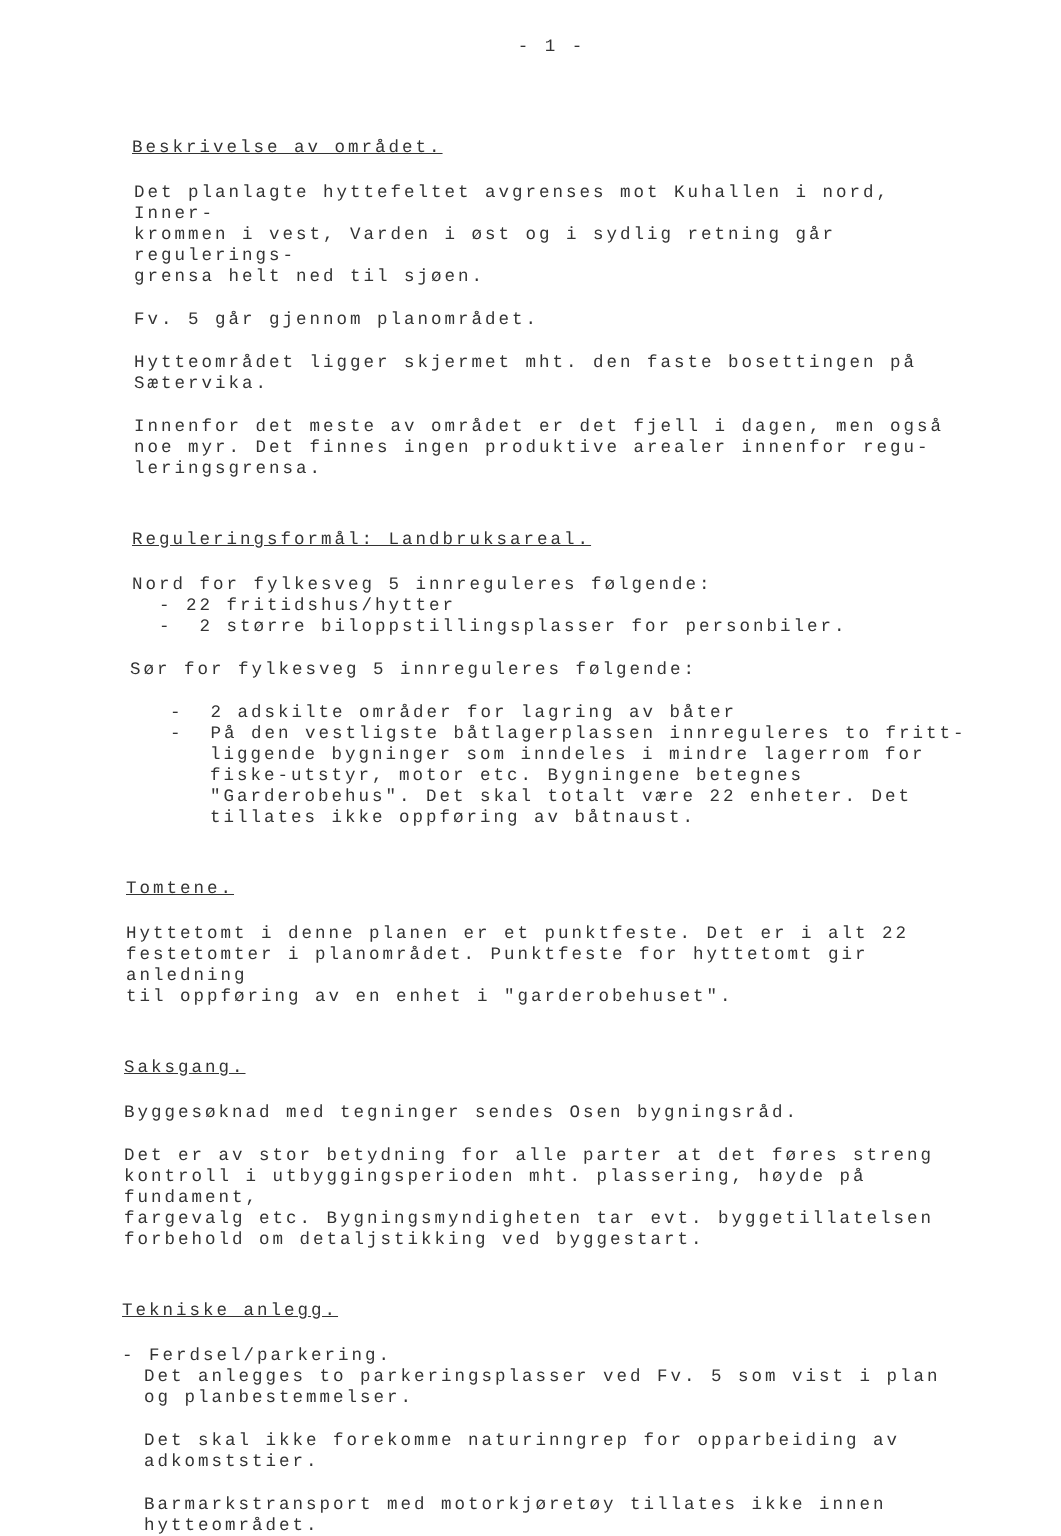- 1 -
Beskrivelse av området.
Det planlagte hyttefeltet avgrenses mot Kuhallen i nord, Inner-
krommen i vest, Varden i øst og i sydlig retning går regulerings-
grensa helt ned til sjøen.
Fv. 5 går gjennom planområdet.
Hytteområdet ligger skjermet mht. den faste bosettingen på
Sætervika.
Innenfor det meste av området er det fjell i dagen, men også
noe myr. Det finnes ingen produktive arealer innenfor regu-
leringsgrensa.
Reguleringsformål: Landbruksareal.
Nord for fylkesveg 5 innreguleres følgende:
- 22 fritidshus/hytter
- 2 større biloppstillingsplasser for personbiler.
Sør for fylkesveg 5 innreguleres følgende:
- 2 adskilte områder for lagring av båter
- På den vestligste båtlagerplassen innreguleres to fritt-liggende bygninger som inndeles i mindre lagerrom for fiske-utstyr, motor etc. Bygningene betegnes "Garderobehus". Det skal totalt være 22 enheter. Det tillates ikke oppføring av båtnaust.
Tomtene.
Hyttetomt i denne planen er et punktfeste. Det er i alt 22
festetomter i planområdet. Punktfeste for hyttetomt gir anledning
til oppføring av en enhet i "garderobehuset".
Saksgang.
Byggesøknad med tegninger sendes Osen bygningsråd.
Det er av stor betydning for alle parter at det føres streng
kontroll i utbyggingsperioden mht. plassering, høyde på fundament,
fargevalg etc. Bygningsmyndigheten tar evt. byggetillatelsen
forbehold om detaljstikking ved byggestart.
Tekniske anlegg.
- Ferdsel/parkering.
Det anlegges to parkeringsplasser ved Fv. 5 som vist i plan
og planbestemmelser.
Det skal ikke forekomme naturinngrep for opparbeiding av
adkomststier.
Barmarkstransport med motorkjøretøy tillates ikke innen
hytteområdet.